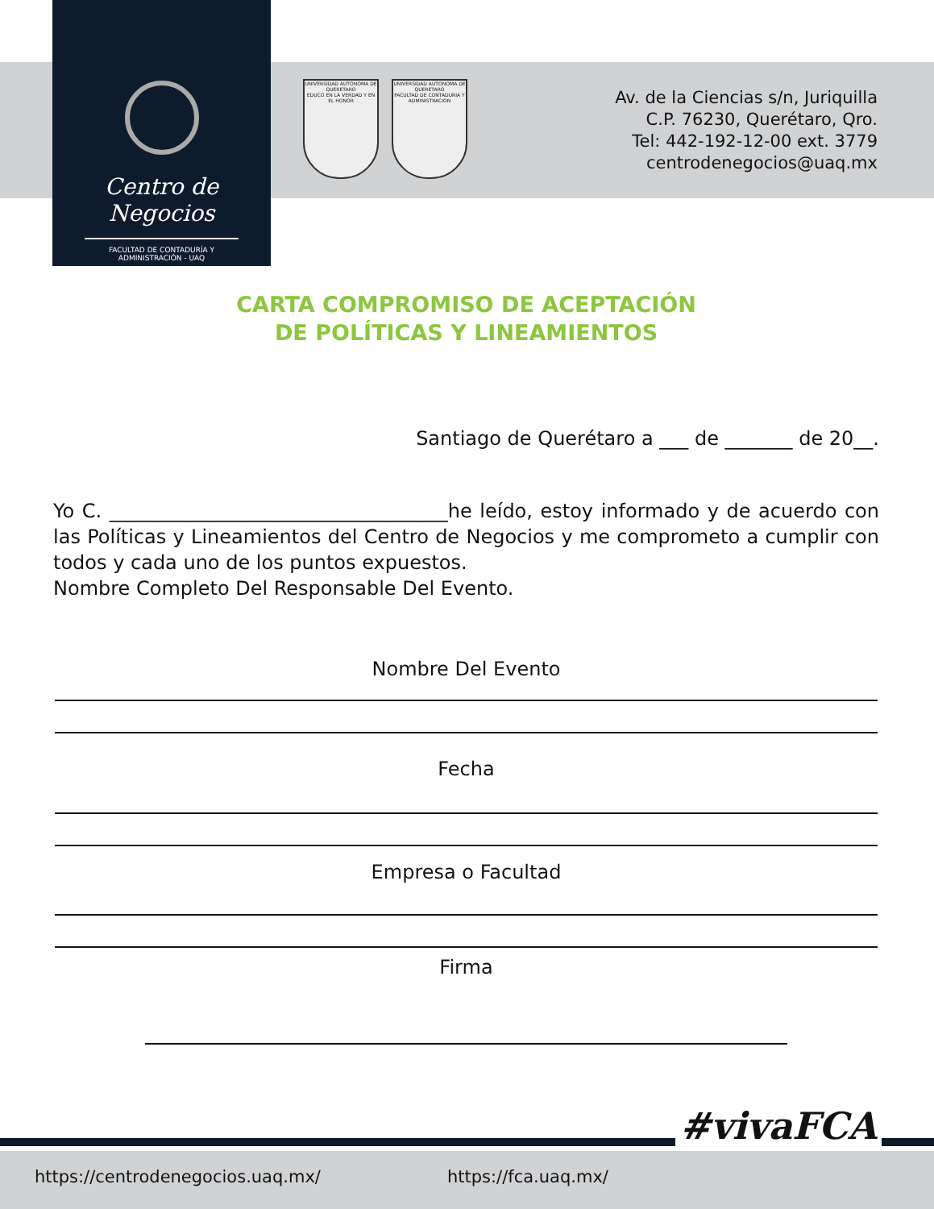Centro de Negocios
FACULTAD DE CONTADURÍA Y ADMINISTRACIÓN - UAQ
UNIVERSIDAD AUTONOMA DE QUERETARO
EDUCO EN LA VERDAD Y EN EL HONOR
UNIVERSIDAD AUTONOMA DE QUERETARO
FACULTAD DE CONTADURIA Y ADMINISTRACION
Av. de la Ciencias s/n, Juriquilla
C.P. 76230, Querétaro, Qro.
Tel: 442-192-12-00 ext. 3779
centrodenegocios@uaq.mx
CARTA COMPROMISO DE ACEPTACIÓN
DE POLÍTICAS Y LINEAMIENTOS
Santiago de Querétaro a ___ de _______ de 20__.
Yo C. ___________________________________he leído, estoy informado y de acuerdo con las Políticas y Lineamientos del Centro de Negocios y me comprometo a cumplir con todos y cada uno de los puntos expuestos.
Nombre Completo Del Responsable Del Evento.
Nombre Del Evento
Fecha
Empresa o Facultad
Firma
#vivaFCA
https://centrodenegocios.uaq.mx/ https://fca.uaq.mx/